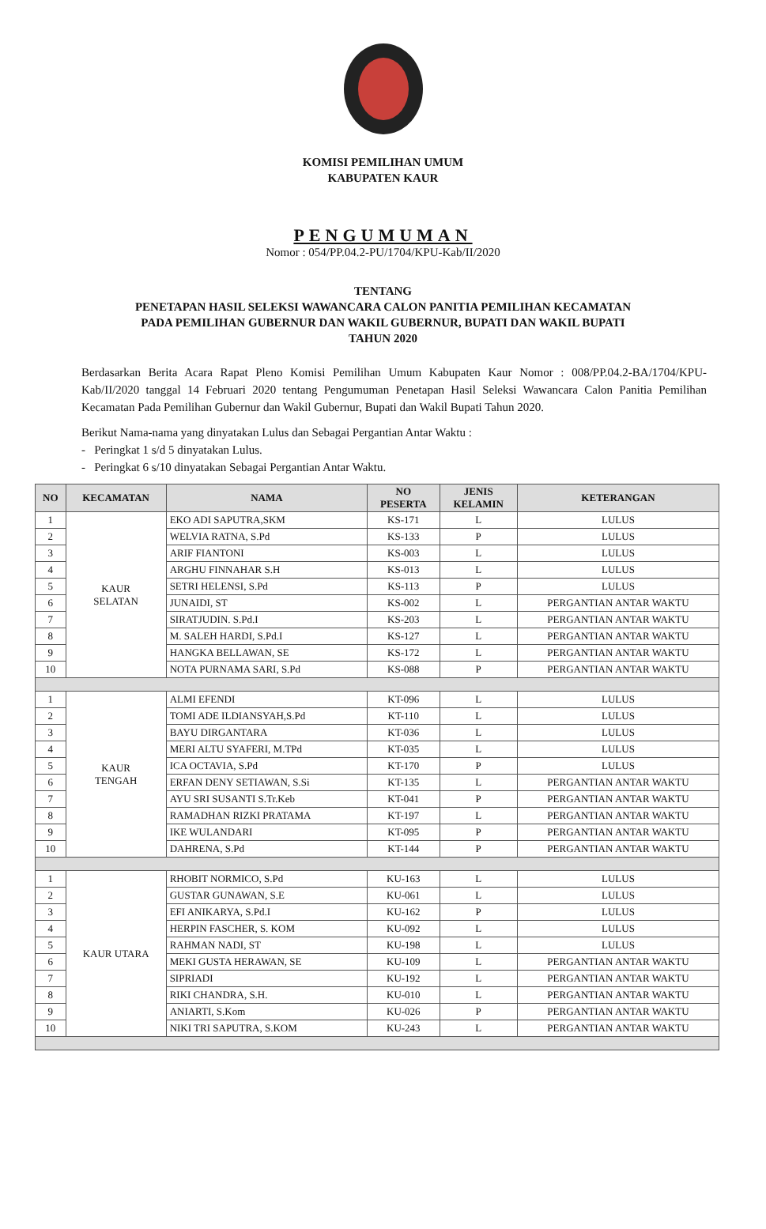KOMISI PEMILIHAN UMUM
KABUPATEN KAUR
PENGUMUMAN
Nomor : 054/PP.04.2-PU/1704/KPU-Kab/II/2020
TENTANG
PENETAPAN HASIL SELEKSI WAWANCARA CALON PANITIA PEMILIHAN KECAMATAN
PADA PEMILIHAN GUBERNUR DAN WAKIL GUBERNUR, BUPATI DAN WAKIL BUPATI
TAHUN 2020
Berdasarkan Berita Acara Rapat Pleno Komisi Pemilihan Umum Kabupaten Kaur Nomor : 008/PP.04.2-BA/1704/KPU-Kab/II/2020 tanggal 14 Februari 2020 tentang Pengumuman Penetapan Hasil Seleksi Wawancara Calon Panitia Pemilihan Kecamatan Pada Pemilihan Gubernur dan Wakil Gubernur, Bupati dan Wakil Bupati Tahun 2020.
Berikut Nama-nama yang dinyatakan Lulus dan Sebagai Pergantian Antar Waktu :
- Peringkat 1 s/d 5 dinyatakan Lulus.
- Peringkat 6 s/10 dinyatakan Sebagai Pergantian Antar Waktu.
| NO | KECAMATAN | NAMA | NO PESERTA | JENIS KELAMIN | KETERANGAN |
| --- | --- | --- | --- | --- | --- |
| 1 | KAUR SELATAN | EKO ADI SAPUTRA,SKM | KS-171 | L | LULUS |
| 2 | | WELVIA RATNA, S.Pd | KS-133 | P | LULUS |
| 3 | | ARIF FIANTONI | KS-003 | L | LULUS |
| 4 | | ARGHU FINNAHAR S.H | KS-013 | L | LULUS |
| 5 | | SETRI HELENSI, S.Pd | KS-113 | P | LULUS |
| 6 | | JUNAIDI, ST | KS-002 | L | PERGANTIAN ANTAR WAKTU |
| 7 | | SIRATJUDIN. S.Pd.I | KS-203 | L | PERGANTIAN ANTAR WAKTU |
| 8 | | M. SALEH HARDI, S.Pd.I | KS-127 | L | PERGANTIAN ANTAR WAKTU |
| 9 | | HANGKA BELLAWAN, SE | KS-172 | L | PERGANTIAN ANTAR WAKTU |
| 10 | | NOTA PURNAMA SARI, S.Pd | KS-088 | P | PERGANTIAN ANTAR WAKTU |
| 1 | KAUR TENGAH | ALMI EFENDI | KT-096 | L | LULUS |
| 2 | | TOMI ADE ILDIANSYAH,S.Pd | KT-110 | L | LULUS |
| 3 | | BAYU DIRGANTARA | KT-036 | L | LULUS |
| 4 | | MERI ALTU SYAFERI, M.TPd | KT-035 | L | LULUS |
| 5 | | ICA OCTAVIA, S.Pd | KT-170 | P | LULUS |
| 6 | | ERFAN DENY SETIAWAN, S.Si | KT-135 | L | PERGANTIAN ANTAR WAKTU |
| 7 | | AYU SRI SUSANTI S.Tr.Keb | KT-041 | P | PERGANTIAN ANTAR WAKTU |
| 8 | | RAMADHAN RIZKI PRATAMA | KT-197 | L | PERGANTIAN ANTAR WAKTU |
| 9 | | IKE WULANDARI | KT-095 | P | PERGANTIAN ANTAR WAKTU |
| 10 | | DAHRENA, S.Pd | KT-144 | P | PERGANTIAN ANTAR WAKTU |
| 1 | KAUR UTARA | RHOBIT NORMICO, S.Pd | KU-163 | L | LULUS |
| 2 | | GUSTAR GUNAWAN, S.E | KU-061 | L | LULUS |
| 3 | | EFI ANIKARYA, S.Pd.I | KU-162 | P | LULUS |
| 4 | | HERPIN FASCHER, S. KOM | KU-092 | L | LULUS |
| 5 | | RAHMAN NADI, ST | KU-198 | L | LULUS |
| 6 | | MEKI GUSTA HERAWAN, SE | KU-109 | L | PERGANTIAN ANTAR WAKTU |
| 7 | | SIPRIADI | KU-192 | L | PERGANTIAN ANTAR WAKTU |
| 8 | | RIKI CHANDRA, S.H. | KU-010 | L | PERGANTIAN ANTAR WAKTU |
| 9 | | ANIARTI, S.Kom | KU-026 | P | PERGANTIAN ANTAR WAKTU |
| 10 | | NIKI TRI SAPUTRA, S.KOM | KU-243 | L | PERGANTIAN ANTAR WAKTU |